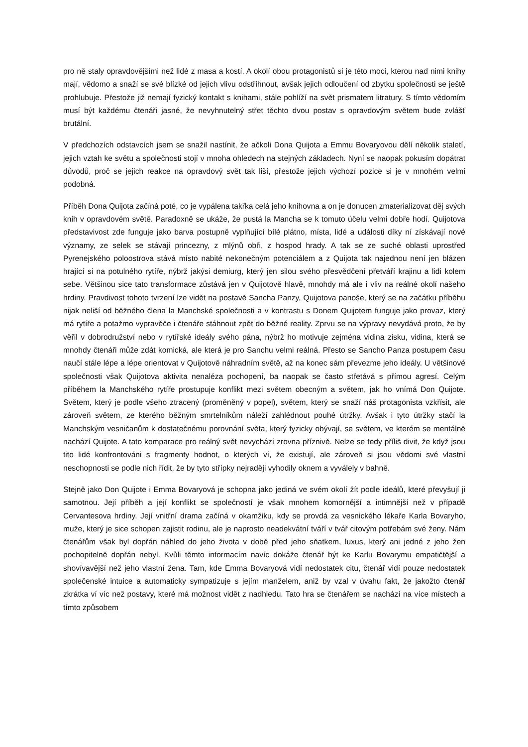pro ně staly opravdovějšími než lidé z masa a kostí. A okolí obou protagonistů si je této moci, kterou nad nimi knihy mají, vědomo a snaží se své blízké od jejich vlivu odstřihnout, avšak jejich odloučení od zbytku společnosti se ještě prohlubuje. Přestože již nemají fyzický kontakt s knihami, stále pohlíží na svět prismatem litratury. S tímto vědomím musí být každému čtenáři jasné, že nevyhnutelný střet těchto dvou postav s opravdovým světem bude zvlášť brutální.
V předchozích odstavcích jsem se snažil nastínit, že ačkoli Dona Quijota a Emmu Bovaryovou dělí několik staletí, jejich vztah ke světu a společnosti stojí v mnoha ohledech na stejných základech. Nyní se naopak pokusím dopátrat důvodů, proč se jejich reakce na opravdový svět tak liší, přestože jejich výchozí pozice si je v mnohém velmi podobná.
Příběh Dona Quijota začíná poté, co je vypálena takřka celá jeho knihovna a on je donucen zmaterializovat děj svých knih v opravdovém světě. Paradoxně se ukáže, že pustá la Mancha se k tomuto účelu velmi dobře hodí. Quijotova představivost zde funguje jako barva postupně vyplňující bílé plátno, místa, lidé a události díky ní získávají nové významy, ze selek se stávají princezny, z mlýnů obři, z hospod hrady. A tak se ze suché oblasti uprostřed Pyrenejského poloostrova stává místo nabité nekonečným potenciálem a z Quijota tak najednou není jen blázen hrající si na potulného rytíře, nýbrž jakýsi demiurg, který jen silou svého přesvědčení přetváří krajinu a lidi kolem sebe. Většinou sice tato transformace zůstává jen v Quijotově hlavě, mnohdy má ale i vliv na reálné okolí našeho hrdiny. Pravdivost tohoto tvrzení lze vidět na postavě Sancha Panzy, Quijotova panoše, který se na začátku příběhu nijak neliší od běžného člena la Manchské společnosti a v kontrastu s Donem Quijotem funguje jako provaz, který má rytíře a potažmo vypravěče i čtenáře stáhnout zpět do běžné reality. Zprvu se na výpravy nevydává proto, že by věřil v dobrodružství nebo v rytířské ideály svého pána, nýbrž ho motivuje zejména vidina zisku, vidina, která se mnohdy čtenáři může zdát komická, ale která je pro Sanchu velmi reálná. Přesto se Sancho Panza postupem času naučí stále lépe a lépe orientovat v Quijotově náhradním světě, až na konec sám převezme jeho ideály. U většinové společnosti však Quijotova aktivita nenaléza pochopení, ba naopak se často střetává s přímou agresí. Celým příběhem la Manchského rytíře prostupuje konflikt mezi světem obecným a světem, jak ho vnímá Don Quijote. Světem, který je podle všeho ztracený (proměněný v popel), světem, který se snaží náš protagonista vzkřísit, ale zároveň světem, ze kterého běžným smrtelníkům náleží zahlédnout pouhé útržky. Avšak i tyto útržky stačí la Manchským vesničanům k dostatečnému porovnání světa, který fyzicky obývají, se světem, ve kterém se mentálně nachází Quijote. A tato komparace pro reálný svět nevychází zrovna příznivě. Nelze se tedy příliš divit, že když jsou tito lidé konfrontováni s fragmenty hodnot, o kterých ví, že existují, ale zároveň si jsou vědomi své vlastní neschopnosti se podle nich řídit, že by tyto střípky nejraději vyhodily oknem a vyválely v bahně.
Stejně jako Don Quijote i Emma Bovaryová je schopna jako jediná ve svém okolí žít podle ideálů, které převyšují ji samotnou. Její příběh a její konflikt se společností je však mnohem komornější a intimnější než v případě Cervantesova hrdiny. Její vnitřní drama začíná v okamžiku, kdy se provdá za vesnického lékaře Karla Bovaryho, muže, který je sice schopen zajistit rodinu, ale je naprosto neadekvátní tváří v tvář citovým potřebám své ženy. Nám čtenářům však byl dopřán náhled do jeho života v době před jeho sňatkem, luxus, který ani jedné z jeho žen pochopitelně dopřán nebyl. Kvůli těmto informacím navíc dokáže čtenář být ke Karlu Bovarymu empatičtější a shovívavější než jeho vlastní žena. Tam, kde Emma Bovaryová vidí nedostatek citu, čtenář vidí pouze nedostatek společenské intuice a automaticky sympatizuje s jejím manželem, aniž by vzal v úvahu fakt, že jakožto čtenář zkrátka ví víc než postavy, které má možnost vidět z nadhledu. Tato hra se čtenářem se nachází na více místech a tímto způsobem